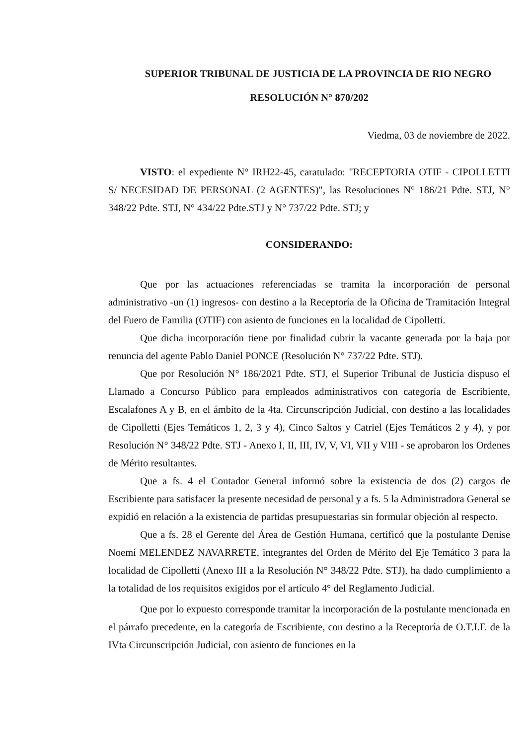SUPERIOR TRIBUNAL DE JUSTICIA DE LA PROVINCIA DE RIO NEGRO
RESOLUCIÓN N° 870/202
Viedma, 03 de noviembre de 2022.
VISTO: el expediente N° IRH22-45, caratulado: "RECEPTORIA OTIF - CIPOLLETTI S/ NECESIDAD DE PERSONAL (2 AGENTES)", las Resoluciones N° 186/21 Pdte. STJ, N° 348/22 Pdte. STJ, N° 434/22 Pdte.STJ y N° 737/22 Pdte. STJ; y
CONSIDERANDO:
Que por las actuaciones referenciadas se tramita la incorporación de personal administrativo -un (1) ingresos- con destino a la Receptoría de la Oficina de Tramitación Integral del Fuero de Familia (OTIF) con asiento de funciones en la localidad de Cipolletti.
Que dicha incorporación tiene por finalidad cubrir la vacante generada por la baja por renuncia del agente Pablo Daniel PONCE (Resolución N° 737/22 Pdte. STJ).
Que por Resolución N° 186/2021 Pdte. STJ, el Superior Tribunal de Justicia dispuso el Llamado a Concurso Público para empleados administrativos con categoría de Escribiente, Escalafones A y B, en el ámbito de la 4ta. Circunscripción Judicial, con destino a las localidades de Cipolletti (Ejes Temáticos 1, 2, 3 y 4), Cinco Saltos y Catriel (Ejes Temáticos 2 y 4), y por Resolución N° 348/22 Pdte. STJ - Anexo I, II, III, IV, V, VI, VII y VIII - se aprobaron los Ordenes de Mérito resultantes.
Que a fs. 4 el Contador General informó sobre la existencia de dos (2) cargos de Escribiente para satisfacer la presente necesidad de personal y a fs. 5 la Administradora General se expidió en relación a la existencia de partidas presupuestarias sin formular objeción al respecto.
Que a fs. 28 el Gerente del Área de Gestión Humana, certificó que la postulante Denise Noemí MELENDEZ NAVARRETE, integrantes del Orden de Mérito del Eje Temático 3 para la localidad de Cipolletti (Anexo III a la Resolución N° 348/22 Pdte. STJ), ha dado cumplimiento a la totalidad de los requisitos exigidos por el artículo 4° del Reglamento Judicial.
Que por lo expuesto corresponde tramitar la incorporación de la postulante mencionada en el párrafo precedente, en la categoría de Escribiente, con destino a la Receptoría de O.T.I.F. de la IVta Circunscripción Judicial, con asiento de funciones en la